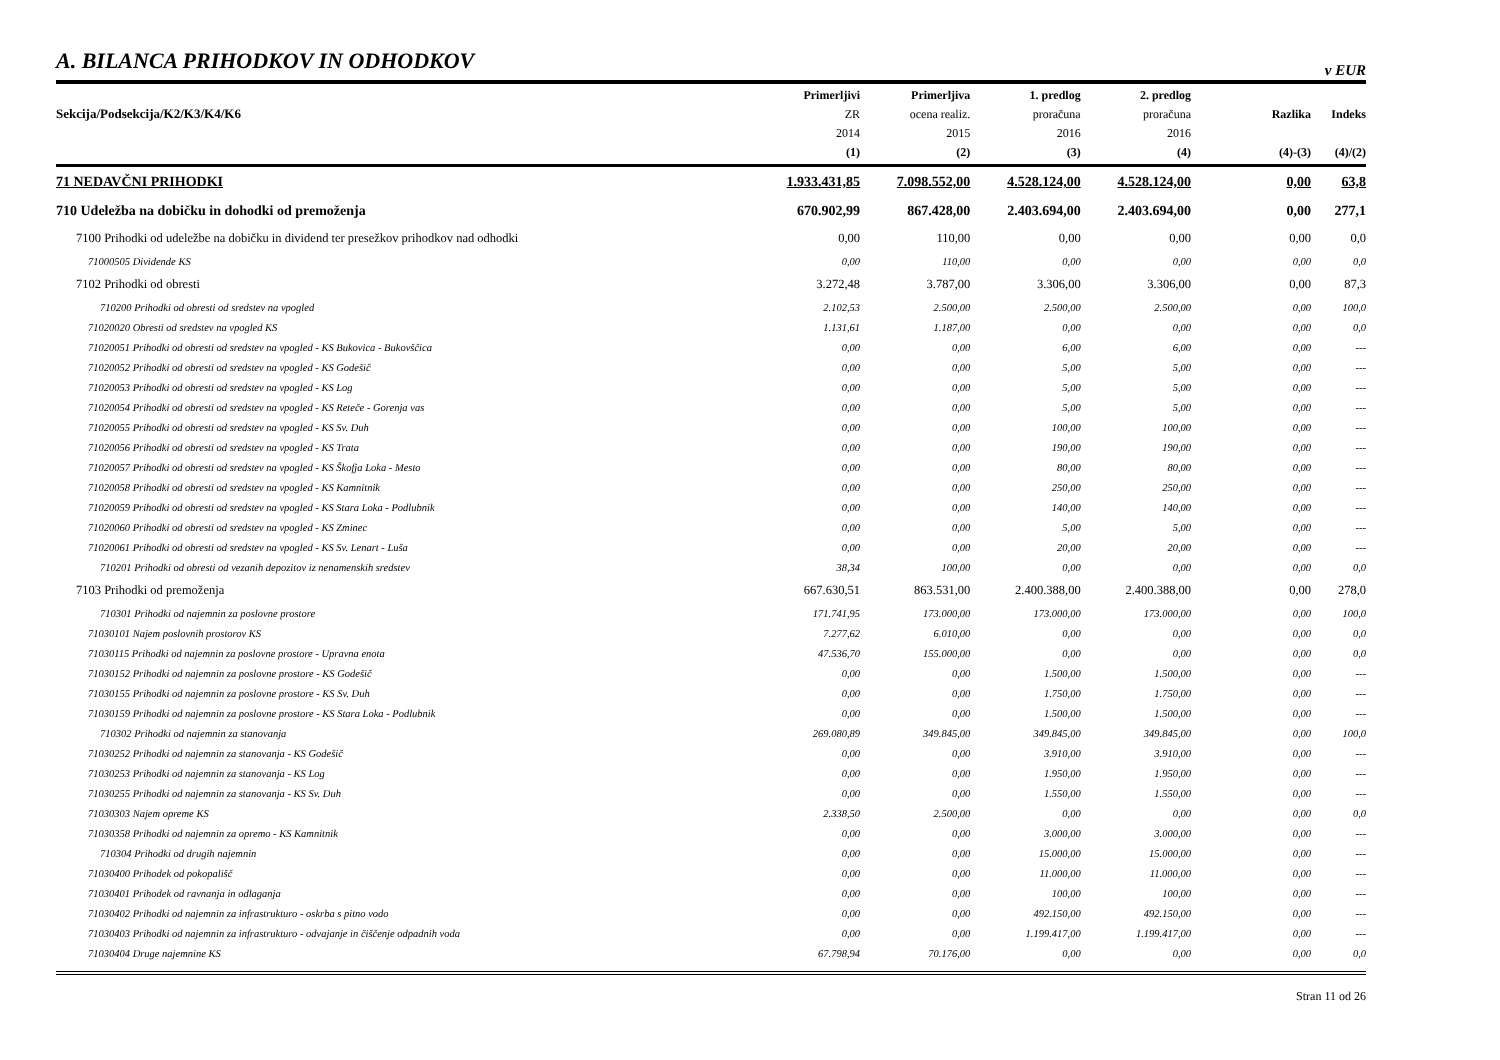A. BILANCA PRIHODKOV IN ODHODKOV
v EUR
| Sekcija/Podsekcija/K2/K3/K4/K6 | Primerljivi ZR 2014 (1) | Primerljiva ocena realiz. 2015 (2) | 1. predlog proračuna 2016 (3) | 2. predlog proračuna 2016 (4) | Razlika (4)-(3) | Indeks (4)/(2) |
| --- | --- | --- | --- | --- | --- | --- |
| 71 NEDAVČNI PRIHODKI | 1.933.431,85 | 7.098.552,00 | 4.528.124,00 | 4.528.124,00 | 0,00 | 63,8 |
| 710 Udeležba na dobičku in dohodki od premoženja | 670.902,99 | 867.428,00 | 2.403.694,00 | 2.403.694,00 | 0,00 | 277,1 |
| 7100 Prihodki od udeležbe na dobičku in dividend ter presežkov prihodkov nad odhodki | 0,00 | 110,00 | 0,00 | 0,00 | 0,00 | 0,0 |
| 71000505 Dividende KS | 0,00 | 110,00 | 0,00 | 0,00 | 0,00 | 0,0 |
| 7102 Prihodki od obresti | 3.272,48 | 3.787,00 | 3.306,00 | 3.306,00 | 0,00 | 87,3 |
| 710200 Prihodki od obresti od sredstev na vpogled | 2.102,53 | 2.500,00 | 2.500,00 | 2.500,00 | 0,00 | 100,0 |
| 71020020 Obresti od sredstev na vpogled KS | 1.131,61 | 1.187,00 | 0,00 | 0,00 | 0,00 | 0,0 |
| 71020051 Prihodki od obresti od sredstev na vpogled - KS Bukovica - Bukovščica | 0,00 | 0,00 | 6,00 | 6,00 | 0,00 | --- |
| 71020052 Prihodki od obresti od sredstev na vpogled - KS Godešič | 0,00 | 0,00 | 5,00 | 5,00 | 0,00 | --- |
| 71020053 Prihodki od obresti od sredstev na vpogled - KS Log | 0,00 | 0,00 | 5,00 | 5,00 | 0,00 | --- |
| 71020054 Prihodki od obresti od sredstev na vpogled - KS Reteče - Gorenja vas | 0,00 | 0,00 | 5,00 | 5,00 | 0,00 | --- |
| 71020055 Prihodki od obresti od sredstev na vpogled - KS Sv. Duh | 0,00 | 0,00 | 100,00 | 100,00 | 0,00 | --- |
| 71020056 Prihodki od obresti od sredstev na vpogled - KS Trata | 0,00 | 0,00 | 190,00 | 190,00 | 0,00 | --- |
| 71020057 Prihodki od obresti od sredstev na vpogled - KS Škofja Loka - Mesto | 0,00 | 0,00 | 80,00 | 80,00 | 0,00 | --- |
| 71020058 Prihodki od obresti od sredstev na vpogled - KS Kamnitnik | 0,00 | 0,00 | 250,00 | 250,00 | 0,00 | --- |
| 71020059 Prihodki od obresti od sredstev na vpogled - KS Stara Loka - Podlubnik | 0,00 | 0,00 | 140,00 | 140,00 | 0,00 | --- |
| 71020060 Prihodki od obresti od sredstev na vpogled - KS Zminec | 0,00 | 0,00 | 5,00 | 5,00 | 0,00 | --- |
| 71020061 Prihodki od obresti od sredstev na vpogled - KS Sv. Lenart - Luša | 0,00 | 0,00 | 20,00 | 20,00 | 0,00 | --- |
| 710201 Prihodki od obresti od vezanih depozitov iz nenamenskih sredstev | 38,34 | 100,00 | 0,00 | 0,00 | 0,00 | 0,0 |
| 7103 Prihodki od premoženja | 667.630,51 | 863.531,00 | 2.400.388,00 | 2.400.388,00 | 0,00 | 278,0 |
| 710301 Prihodki od najemnin za poslovne prostore | 171.741,95 | 173.000,00 | 173.000,00 | 173.000,00 | 0,00 | 100,0 |
| 71030101 Najem poslovnih prostorov KS | 7.277,62 | 6.010,00 | 0,00 | 0,00 | 0,00 | 0,0 |
| 71030115 Prihodki od najemnin za poslovne prostore - Upravna enota | 47.536,70 | 155.000,00 | 0,00 | 0,00 | 0,00 | 0,0 |
| 71030152 Prihodki od najemnin za poslovne prostore - KS Godešič | 0,00 | 0,00 | 1.500,00 | 1.500,00 | 0,00 | --- |
| 71030155 Prihodki od najemnin za poslovne prostore - KS Sv. Duh | 0,00 | 0,00 | 1.750,00 | 1.750,00 | 0,00 | --- |
| 71030159 Prihodki od najemnin za poslovne prostore - KS Stara Loka - Podlubnik | 0,00 | 0,00 | 1.500,00 | 1.500,00 | 0,00 | --- |
| 710302 Prihodki od najemnin za stanovanja | 269.080,89 | 349.845,00 | 349.845,00 | 349.845,00 | 0,00 | 100,0 |
| 71030252 Prihodki od najemnin za stanovanja - KS Godešič | 0,00 | 0,00 | 3.910,00 | 3.910,00 | 0,00 | --- |
| 71030253 Prihodki od najemnin za stanovanja - KS Log | 0,00 | 0,00 | 1.950,00 | 1.950,00 | 0,00 | --- |
| 71030255 Prihodki od najemnin za stanovanja - KS Sv. Duh | 0,00 | 0,00 | 1.550,00 | 1.550,00 | 0,00 | --- |
| 71030303 Najem opreme KS | 2.338,50 | 2.500,00 | 0,00 | 0,00 | 0,00 | 0,0 |
| 71030358 Prihodki od najemnin za opremo - KS Kamnitnik | 0,00 | 0,00 | 3.000,00 | 3.000,00 | 0,00 | --- |
| 710304 Prihodki od drugih najemnin | 0,00 | 0,00 | 15.000,00 | 15.000,00 | 0,00 | --- |
| 71030400 Prihodek od pokopališč | 0,00 | 0,00 | 11.000,00 | 11.000,00 | 0,00 | --- |
| 71030401 Prihodek od ravnanja in odlaganja | 0,00 | 0,00 | 100,00 | 100,00 | 0,00 | --- |
| 71030402 Prihodki od najemnin za infrastrukturo - oskrba s pitno vodo | 0,00 | 0,00 | 492.150,00 | 492.150,00 | 0,00 | --- |
| 71030403 Prihodki od najemnin za infrastrukturo - odvajanje in čiščenje odpadnih voda | 0,00 | 0,00 | 1.199.417,00 | 1.199.417,00 | 0,00 | --- |
| 71030404 Druge najemnine KS | 67.798,94 | 70.176,00 | 0,00 | 0,00 | 0,00 | 0,0 |
Stran 11 od 26